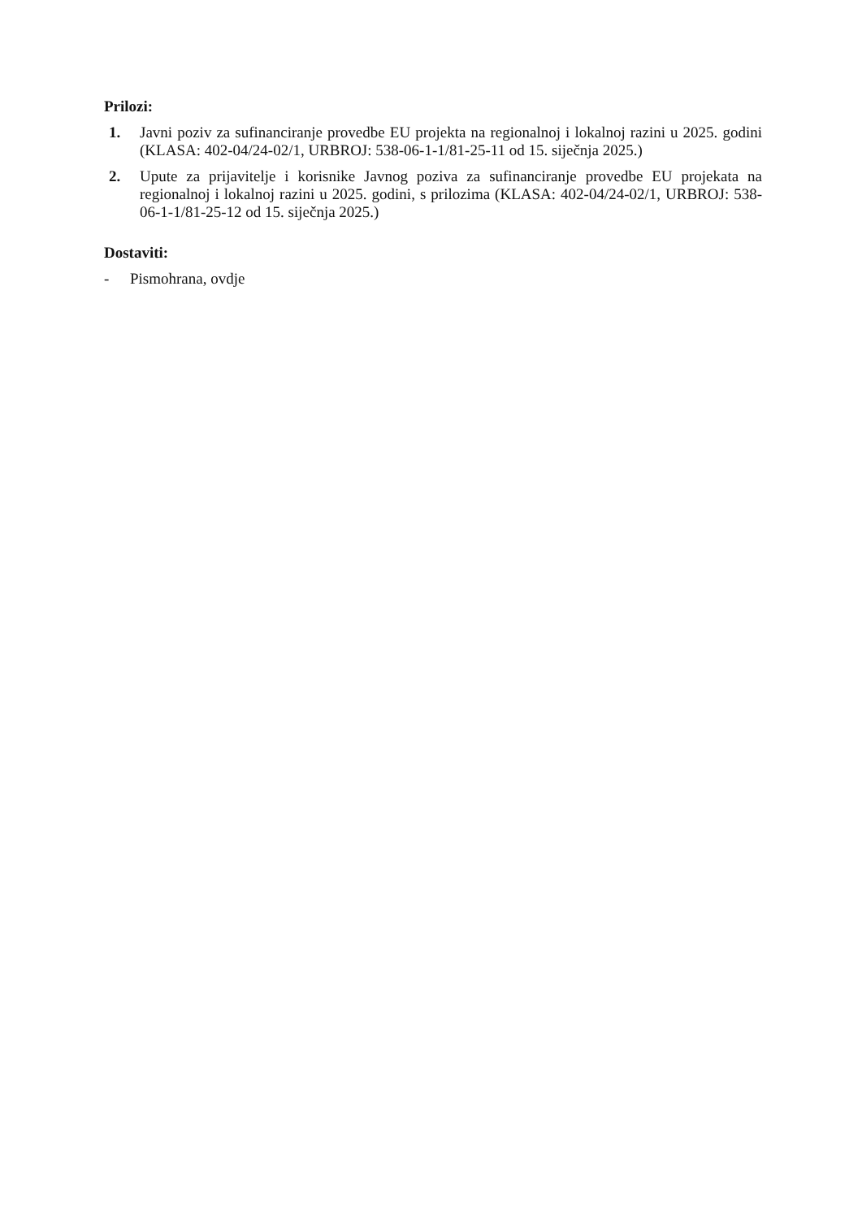Prilozi:
1. Javni poziv za sufinanciranje provedbe EU projekta na regionalnoj i lokalnoj razini u 2025. godini (KLASA: 402-04/24-02/1, URBROJ: 538-06-1-1/81-25-11 od 15. siječnja 2025.)
2. Upute za prijavitelje i korisnike Javnog poziva za sufinanciranje provedbe EU projekata na regionalnoj i lokalnoj razini u 2025. godini, s prilozima (KLASA: 402-04/24-02/1, URBROJ: 538-06-1-1/81-25-12 od 15. siječnja 2025.)
Dostaviti:
- Pismohrana, ovdje